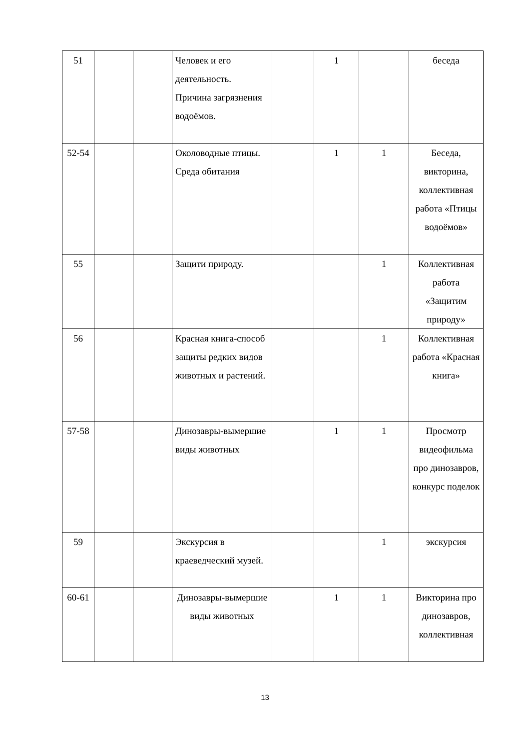| 51 | | | Человек и его деятельность. Причина загрязнения водоёмов. | | 1 | | беседа |
| 52-54 | | | Околоводные птицы. Среда обитания | | 1 | 1 | Беседа, викторина, коллективная работа «Птицы водоёмов» |
| 55 | | | Защити природу. | | | 1 | Коллективная работа «Защитим природу» |
| 56 | | | Красная книга-способ защиты редких видов животных и растений. | | | 1 | Коллективная работа «Красная книга» |
| 57-58 | | | Динозавры-вымершие виды животных | | 1 | 1 | Просмотр видеофильма про динозавров, конкурс поделок |
| 59 | | | Экскурсия в краеведческий музей. | | | 1 | экскурсия |
| 60-61 | | | Динозавры-вымершие виды животных | | 1 | 1 | Викторина про динозавров, коллективная |
13